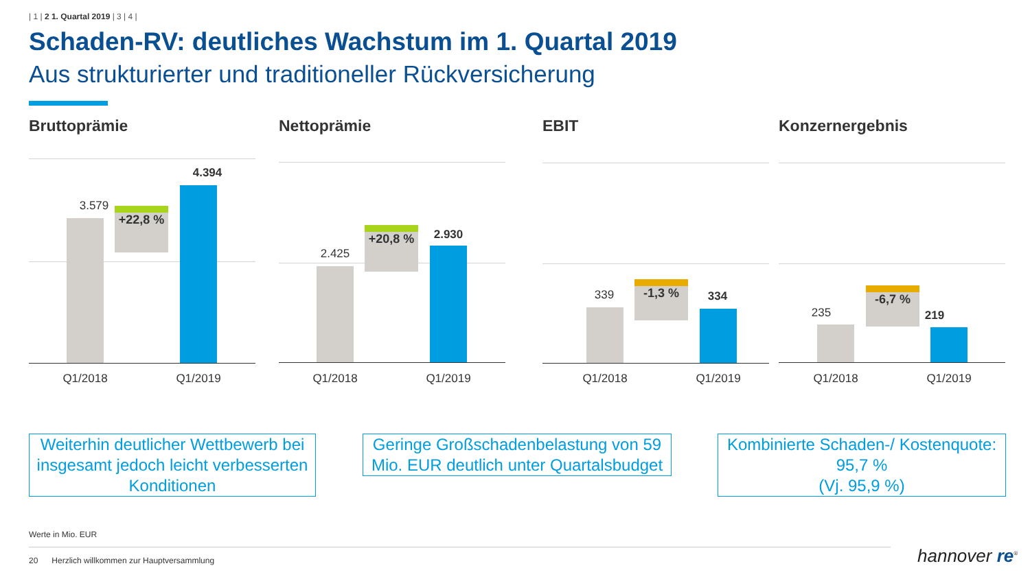| 1 | 2 1. Quartal 2019 | 3 | 4 |
Schaden-RV: deutliches Wachstum im 1. Quartal 2019
Aus strukturierter und traditioneller Rückversicherung
Bruttoprämie
3.579 +22,8 %
4.394
Q1/2018 Q1/2019
Nettoprämie
2.425
+20,8 % 2.930
Q1/2018 Q1/2019
EBIT
339
-1,3 %
334
Q1/2018 Q1/2019
Konzernergebnis
235
-6,7 %
219
Q1/2018 Q1/2019
Weiterhin deutlicher Wettbewerb bei insgesamt jedoch leicht verbesserten Konditionen
Geringe Großschadenbelastung von 59 Mio. EUR deutlich unter Quartalsbudget
Kombinierte Schaden-/ Kostenquote: 95,7 %
(Vj. 95,9 %)
Werte in Mio. EUR
20 Herzlich willkommen zur Hauptversammlung
hannover re<sup>®</sup>